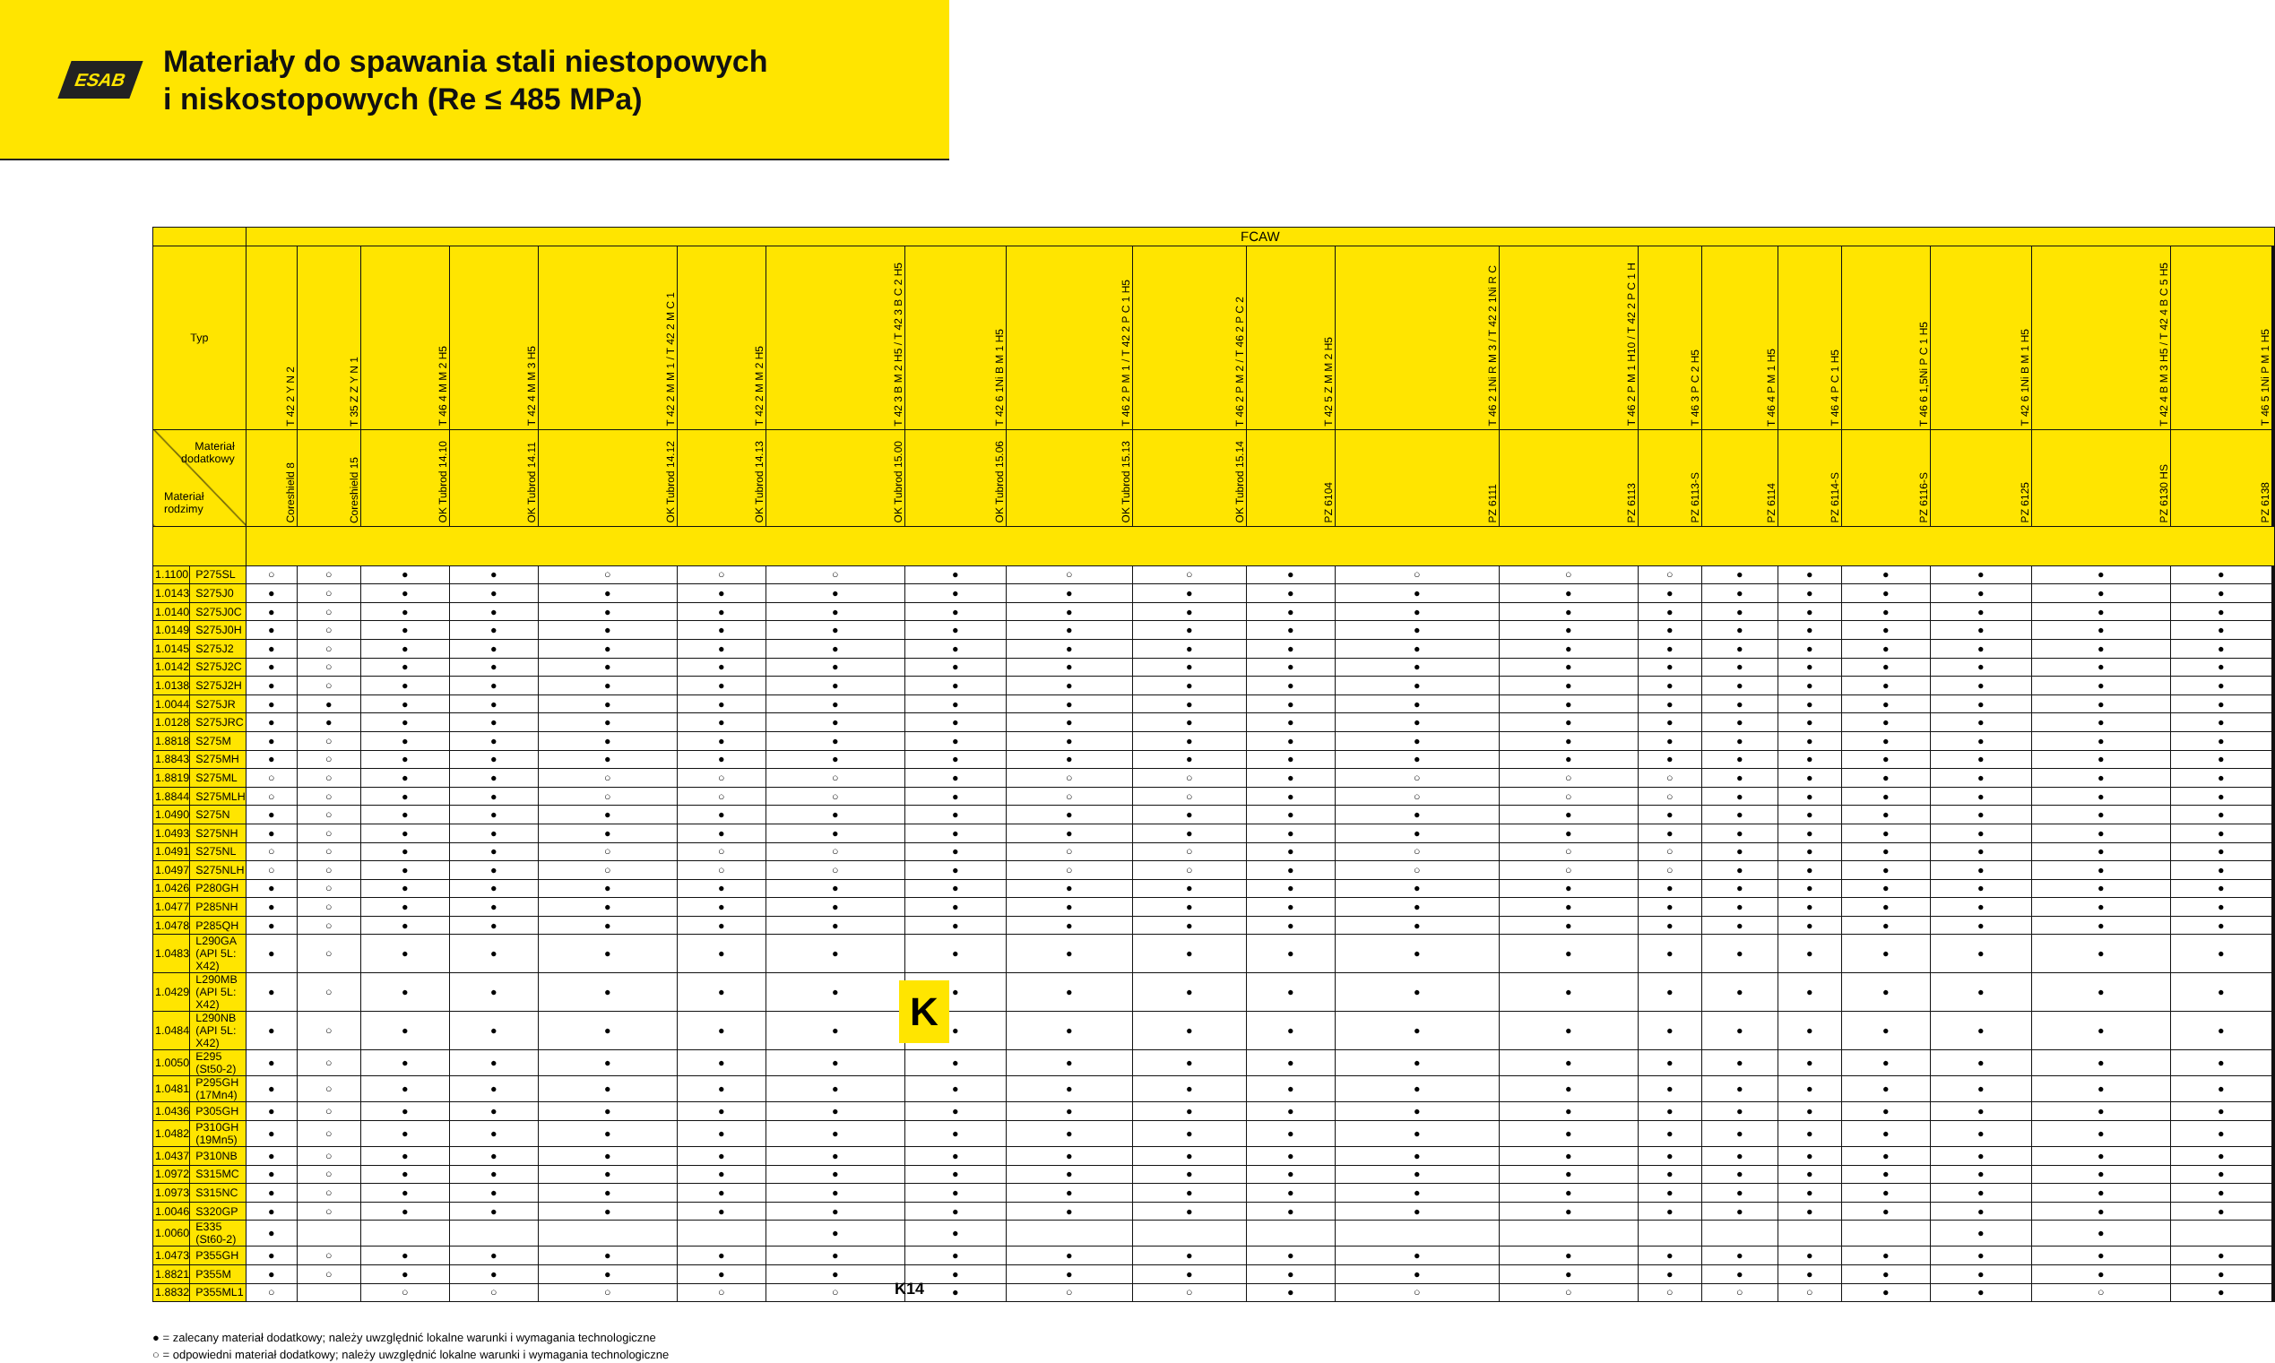ESAB
Materiały do spawania stali niestopowych
i niskostopowych (Re ≤ 485 MPa)
| | | FCAW | | | | | | | | | | | | | | | | | | | | | | |
| --- | --- | --- | --- | --- | --- | --- | --- | --- | --- | --- | --- | --- | --- | --- | --- | --- | --- | --- | --- | --- | --- | --- | --- | --- |
| Typ | | T 42 2 Y N 2 | T 35 Z Z Y N 1 | T 46 4 M M 2 H5 | T 42 4 M M 3 H5 | T 42 2 M M 1 / T 42 2 M C 1 | T 42 2 M M 2 H5 | T 42 3 B M 2 H5 / T 42 3 B C 2 H5 | T 42 6 1Ni B M 1 H5 | T 46 2 P M 1 / T 42 2 P C 1 H5 | T 46 2 P M 2 / T 46 2 P C 2 | T 42 5 Z M M 2 H5 | T 46 2 1Ni R M 3 / T 42 2 1Ni R C | T 46 2 P M 1 H10 / T 42 2 P C 1 H | T 46 3 P C 2 H5 | T 46 4 P M 1 H5 | T 46 4 P C 1 H5 | T 46 6 1,5Ni P C 1 H5 | T 42 6 1Ni B M 1 H5 | T 42 4 B M 3 H5 / T 42 4 B C 5 H5 | T 46 5 1Ni P M 1 H5 | | | |
| Materiał dodatkowy Materiał rodzimy | | Coreshield 8 | Coreshield 15 | OK Tubrod 14.10 | OK Tubrod 14.11 | OK Tubrod 14.12 | OK Tubrod 14.13 | OK Tubrod 15.00 | OK Tubrod 15.06 | OK Tubrod 15.13 | OK Tubrod 15.14 | PZ 6104 | PZ 6111 | PZ 6113 | PZ 6113-S | PZ 6114 | PZ 6114-S | PZ 6116-S | PZ 6125 | PZ 6130 HS | PZ 6138 | | | |
| 1.1100 | P275SL | ○ | ○ | ● | ● | ○ | ○ | ○ | ● | ○ | ○ | ● | ○ | ○ | ○ | ● | ● | ● | ● | ● | ● | | | |
| 1.0143 | S275J0 | ● | ○ | ● | ● | ● | ● | ● | ● | ● | ● | ● | ● | ● | ● | ● | ● | ● | ● | ● | ● | | | |
| 1.0140 | S275J0C | ● | ○ | ● | ● | ● | ● | ● | ● | ● | ● | ● | ● | ● | ● | ● | ● | ● | ● | ● | ● | | | |
| 1.0149 | S275J0H | ● | ○ | ● | ● | ● | ● | ● | ● | ● | ● | ● | ● | ● | ● | ● | ● | ● | ● | ● | ● | | | |
| 1.0145 | S275J2 | ● | ○ | ● | ● | ● | ● | ● | ● | ● | ● | ● | ● | ● | ● | ● | ● | ● | ● | ● | ● | | | |
| 1.0142 | S275J2C | ● | ○ | ● | ● | ● | ● | ● | ● | ● | ● | ● | ● | ● | ● | ● | ● | ● | ● | ● | ● | | | |
| 1.0138 | S275J2H | ● | ○ | ● | ● | ● | ● | ● | ● | ● | ● | ● | ● | ● | ● | ● | ● | ● | ● | ● | ● | | | |
| 1.0044 | S275JR | ● | ● | ● | ● | ● | ● | ● | ● | ● | ● | ● | ● | ● | ● | ● | ● | ● | ● | ● | ● | | | |
| 1.0128 | S275JRC | ● | ● | ● | ● | ● | ● | ● | ● | ● | ● | ● | ● | ● | ● | ● | ● | ● | ● | ● | ● | | | |
| 1.8818 | S275M | ● | ○ | ● | ● | ● | ● | ● | ● | ● | ● | ● | ● | ● | ● | ● | ● | ● | ● | ● | ● | | | |
| 1.8843 | S275MH | ● | ○ | ● | ● | ● | ● | ● | ● | ● | ● | ● | ● | ● | ● | ● | ● | ● | ● | ● | ● | | | |
| 1.8819 | S275ML | ○ | ○ | ● | ● | ○ | ○ | ○ | ● | ○ | ○ | ● | ○ | ○ | ○ | ● | ● | ● | ● | ● | ● | | | |
| 1.8844 | S275MLH | ○ | ○ | ● | ● | ○ | ○ | ○ | ● | ○ | ○ | ● | ○ | ○ | ○ | ● | ● | ● | ● | ● | ● | | | |
| 1.0490 | S275N | ● | ○ | ● | ● | ● | ● | ● | ● | ● | ● | ● | ● | ● | ● | ● | ● | ● | ● | ● | ● | | | |
| 1.0493 | S275NH | ● | ○ | ● | ● | ● | ● | ● | ● | ● | ● | ● | ● | ● | ● | ● | ● | ● | ● | ● | ● | | | |
| 1.0491 | S275NL | ○ | ○ | ● | ● | ○ | ○ | ○ | ● | ○ | ○ | ● | ○ | ○ | ○ | ● | ● | ● | ● | ● | ● | | | |
| 1.0497 | S275NLH | ○ | ○ | ● | ● | ○ | ○ | ○ | ● | ○ | ○ | ● | ○ | ○ | ○ | ● | ● | ● | ● | ● | ● | | | |
| 1.0426 | P280GH | ● | ○ | ● | ● | ● | ● | ● | ● | ● | ● | ● | ● | ● | ● | ● | ● | ● | ● | ● | ● | | | |
| 1.0477 | P285NH | ● | ○ | ● | ● | ● | ● | ● | ● | ● | ● | ● | ● | ● | ● | ● | ● | ● | ● | ● | ● | | | |
| 1.0478 | P285QH | ● | ○ | ● | ● | ● | ● | ● | ● | ● | ● | ● | ● | ● | ● | ● | ● | ● | ● | ● | ● | | | |
| 1.0483 | L290GA (API 5L: X42) | ● | ○ | ● | ● | ● | ● | ● | ● | ● | ● | ● | ● | ● | ● | ● | ● | ● | ● | ● | ● | | | |
| 1.0429 | L290MB (API 5L: X42) | ● | ○ | ● | ● | ● | ● | ● | ● | ● | ● | ● | ● | ● | ● | ● | ● | ● | ● | ● | ● | | | |
| 1.0484 | L290NB (API 5L: X42) | ● | ○ | ● | ● | ● | ● | ● | ● | ● | ● | ● | ● | ● | ● | ● | ● | ● | ● | ● | ● | | | |
| 1.0050 | E295 (St50-2) | ● | ○ | ● | ● | ● | ● | ● | ● | ● | ● | ● | ● | ● | ● | ● | ● | ● | ● | ● | ● | | | |
| 1.0481 | P295GH (17Mn4) | ● | ○ | ● | ● | ● | ● | ● | ● | ● | ● | ● | ● | ● | ● | ● | ● | ● | ● | ● | ● | | | |
| 1.0436 | P305GH | ● | ○ | ● | ● | ● | ● | ● | ● | ● | ● | ● | ● | ● | ● | ● | ● | ● | ● | ● | ● | | | |
| 1.0482 | P310GH (19Mn5) | ● | ○ | ● | ● | ● | ● | ● | ● | ● | ● | ● | ● | ● | ● | ● | ● | ● | ● | ● | ● | | | |
| 1.0437 | P310NB | ● | ○ | ● | ● | ● | ● | ● | ● | ● | ● | ● | ● | ● | ● | ● | ● | ● | ● | ● | ● | | | |
| 1.0972 | S315MC | ● | ○ | ● | ● | ● | ● | ● | ● | ● | ● | ● | ● | ● | ● | ● | ● | ● | ● | ● | ● | | | |
| 1.0973 | S315NC | ● | ○ | ● | ● | ● | ● | ● | ● | ● | ● | ● | ● | ● | ● | ● | ● | ● | ● | ● | ● | | | |
| 1.0046 | S320GP | ● | ○ | ● | ● | ● | ● | ● | ● | ● | ● | ● | ● | ● | ● | ● | ● | ● | ● | ● | ● | | | |
| 1.0060 | E335 (St60-2) | ● | | | | | | ● | ● | | | | | | | | | | ● | ● | | | | |
| 1.0473 | P355GH | ● | ○ | ● | ● | ● | ● | ● | ● | ● | ● | ● | ● | ● | ● | ● | ● | ● | ● | ● | ● | | | |
| 1.8821 | P355M | ● | ○ | ● | ● | ● | ● | ● | ● | ● | ● | ● | ● | ● | ● | ● | ● | ● | ● | ● | ● | | | |
| 1.8832 | P355ML1 | ○ | | ○ | ○ | ○ | ○ | ○ | ● | ○ | ○ | ● | ○ | ○ | ○ | ○ | ○ | ● | ● | ○ | ● | | | |
● = zalecany materiał dodatkowy; należy uwzględnić lokalne warunki i wymagania technologiczne
○ = odpowiedni materiał dodatkowy; należy uwzględnić lokalne warunki i wymagania technologiczne
K
K14